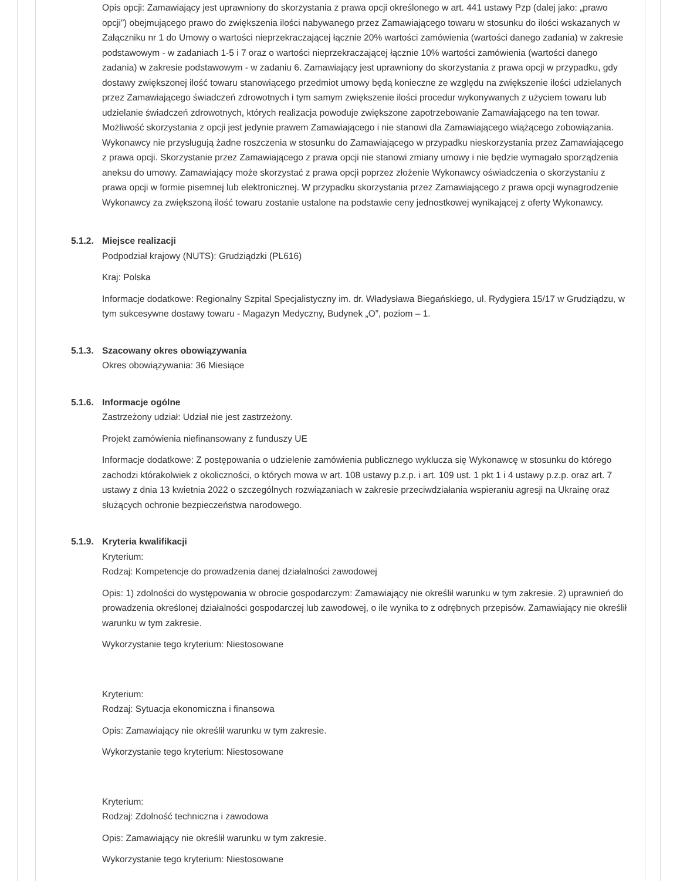Opis opcji: Zamawiający jest uprawniony do skorzystania z prawa opcji określonego w art. 441 ustawy Pzp (dalej jako: „prawo opcji”) obejmującego prawo do zwiększenia ilości nabywanego przez Zamawiającego towaru w stosunku do ilości wskazanych w Załączniku nr 1 do Umowy o wartości nieprzekraczającej łącznie 20% wartości zamówienia (wartości danego zadania) w zakresie podstawowym - w zadaniach 1-5 i 7 oraz o wartości nieprzekraczającej łącznie 10% wartości zamówienia (wartości danego zadania) w zakresie podstawowym - w zadaniu 6. Zamawiający jest uprawniony do skorzystania z prawa opcji w przypadku, gdy dostawy zwiększonej ilość towaru stanowiącego przedmiot umowy będą konieczne ze względu na zwiększenie ilości udzielanych przez Zamawiającego świadczeń zdrowotnych i tym samym zwiększenie ilości procedur wykonywanych z użyciem towaru lub udzielanie świadczeń zdrowotnych, których realizacja powoduje zwiększone zapotrzebowanie Zamawiającego na ten towar. Możliwość skorzystania z opcji jest jedynie prawem Zamawiającego i nie stanowi dla Zamawiającego wiążącego zobowiązania. Wykonawcy nie przysługują żadne roszczenia w stosunku do Zamawiającego w przypadku nieskorzystania przez Zamawiającego z prawa opcji. Skorzystanie przez Zamawiającego z prawa opcji nie stanowi zmiany umowy i nie będzie wymagało sporządzenia aneksu do umowy. Zamawiający może skorzystać z prawa opcji poprzez złożenie Wykonawcy oświadczenia o skorzystaniu z prawa opcji w formie pisemnej lub elektronicznej. W przypadku skorzystania przez Zamawiającego z prawa opcji wynagrodzenie Wykonawcy za zwiększoną ilość towaru zostanie ustalone na podstawie ceny jednostkowej wynikającej z oferty Wykonawcy.
5.1.2.
Miejsce realizacji
Podpodział krajowy (NUTS): Grudziądzki (PL616)
Kraj: Polska
Informacje dodatkowe: Regionalny Szpital Specjalistyczny im. dr. Władysława Biegańskiego, ul. Rydygiera 15/17 w Grudziądzu, w tym sukcesywne dostawy towaru - Magazyn Medyczny, Budynek „O”, poziom – 1.
5.1.3.
Szacowany okres obowiązywania
Okres obowiązywania: 36 Miesiące
5.1.6.
Informacje ogólne
Zastrzeżony udział: Udział nie jest zastrzeżony.
Projekt zamówienia niefinansowany z funduszy UE
Informacje dodatkowe: Z postępowania o udzielenie zamówienia publicznego wyklucza się Wykonawcę w stosunku do którego zachodzi którakolwiek z okoliczności, o których mowa w art. 108 ustawy p.z.p. i art. 109 ust. 1 pkt 1 i 4 ustawy p.z.p. oraz art. 7 ustawy z dnia 13 kwietnia 2022 o szczególnych rozwiązaniach w zakresie przeciwdziałania wspieraniu agresji na Ukrainę oraz służących ochronie bezpieczeństwa narodowego.
5.1.9.
Kryteria kwalifikacji
Kryterium:
Rodzaj: Kompetencje do prowadzenia danej działalności zawodowej
Opis: 1) zdolności do występowania w obrocie gospodarczym: Zamawiający nie określił warunku w tym zakresie. 2) uprawnień do prowadzenia określonej działalności gospodarczej lub zawodowej, o ile wynika to z odrębnych przepisów. Zamawiający nie określił warunku w tym zakresie.
Wykorzystanie tego kryterium: Niestosowane
Kryterium:
Rodzaj: Sytuacja ekonomiczna i finansowa
Opis: Zamawiający nie określił warunku w tym zakresie.
Wykorzystanie tego kryterium: Niestosowane
Kryterium:
Rodzaj: Zdolność techniczna i zawodowa
Opis: Zamawiający nie określił warunku w tym zakresie.
Wykorzystanie tego kryterium: Niestosowane